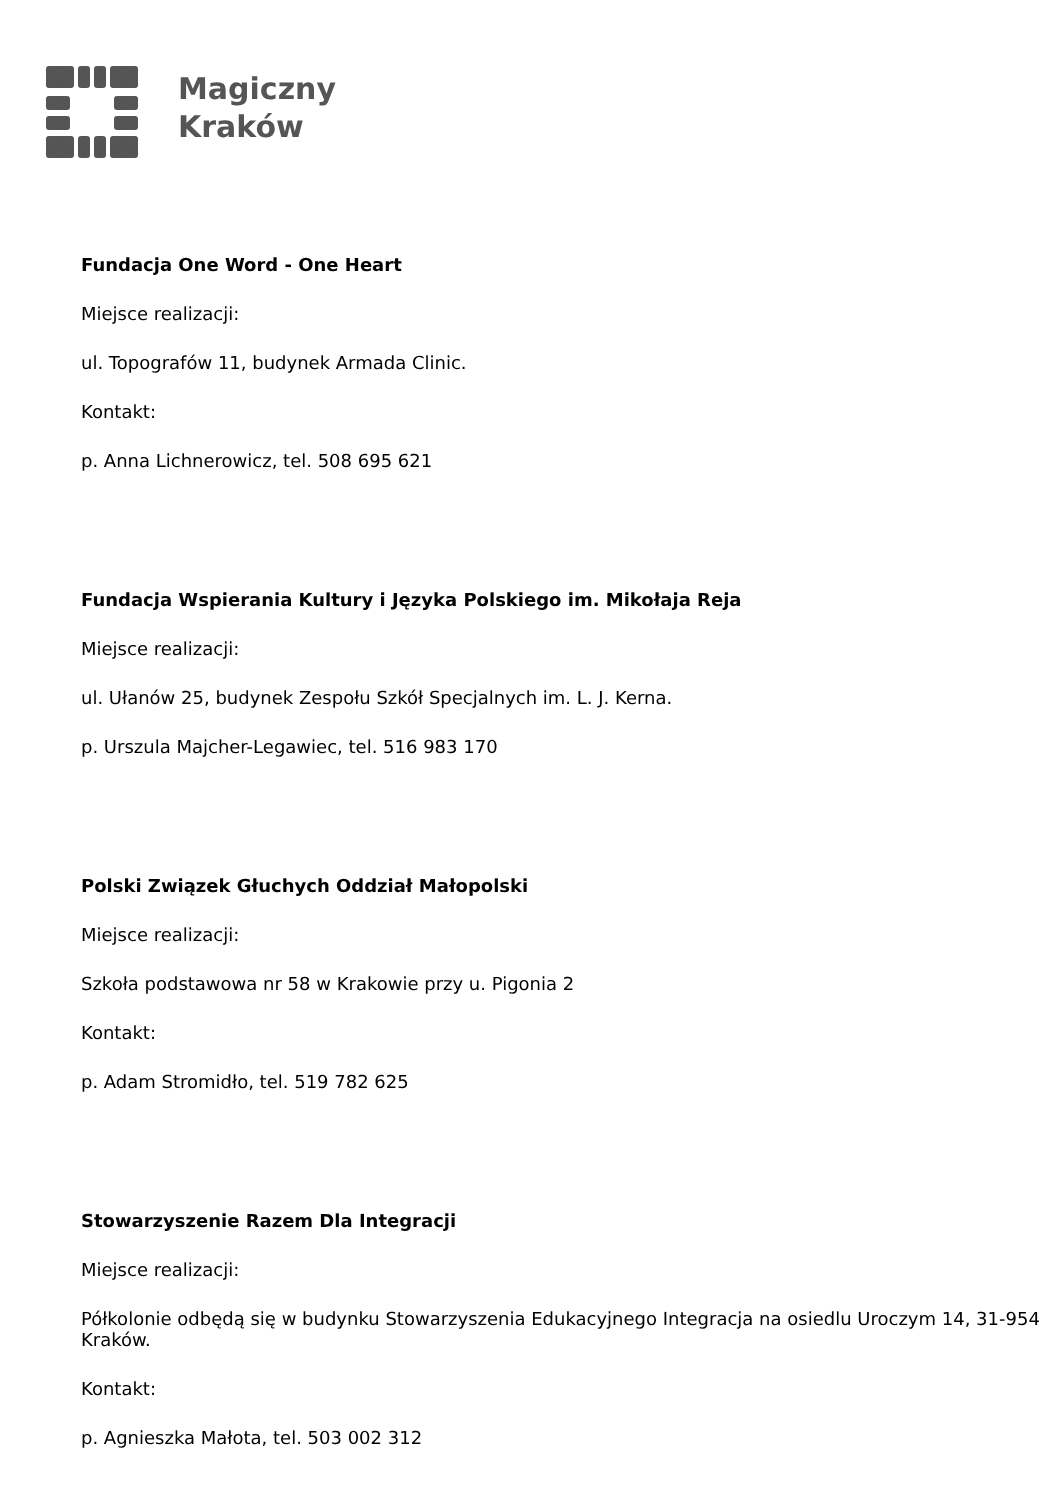Magiczny
Kraków
Fundacja One Word - One Heart
Miejsce realizacji:
ul. Topografów 11, budynek Armada Clinic.
Kontakt:
p. Anna Lichnerowicz, tel. 508 695 621
Fundacja Wspierania Kultury i Języka Polskiego im. Mikołaja Reja
Miejsce realizacji:
ul. Ułanów 25, budynek Zespołu Szkół Specjalnych im. L. J. Kerna.
p. Urszula Majcher-Legawiec, tel. 516 983 170
Polski Związek Głuchych Oddział Małopolski
Miejsce realizacji:
Szkoła podstawowa nr 58 w Krakowie przy u. Pigonia 2
Kontakt:
p. Adam Stromidło, tel. 519 782 625
Stowarzyszenie Razem Dla Integracji
Miejsce realizacji:
Półkolonie odbędą się w budynku Stowarzyszenia Edukacyjnego Integracja na osiedlu Uroczym 14, 31-954 Kraków.
Kontakt:
p. Agnieszka Małota, tel. 503 002 312